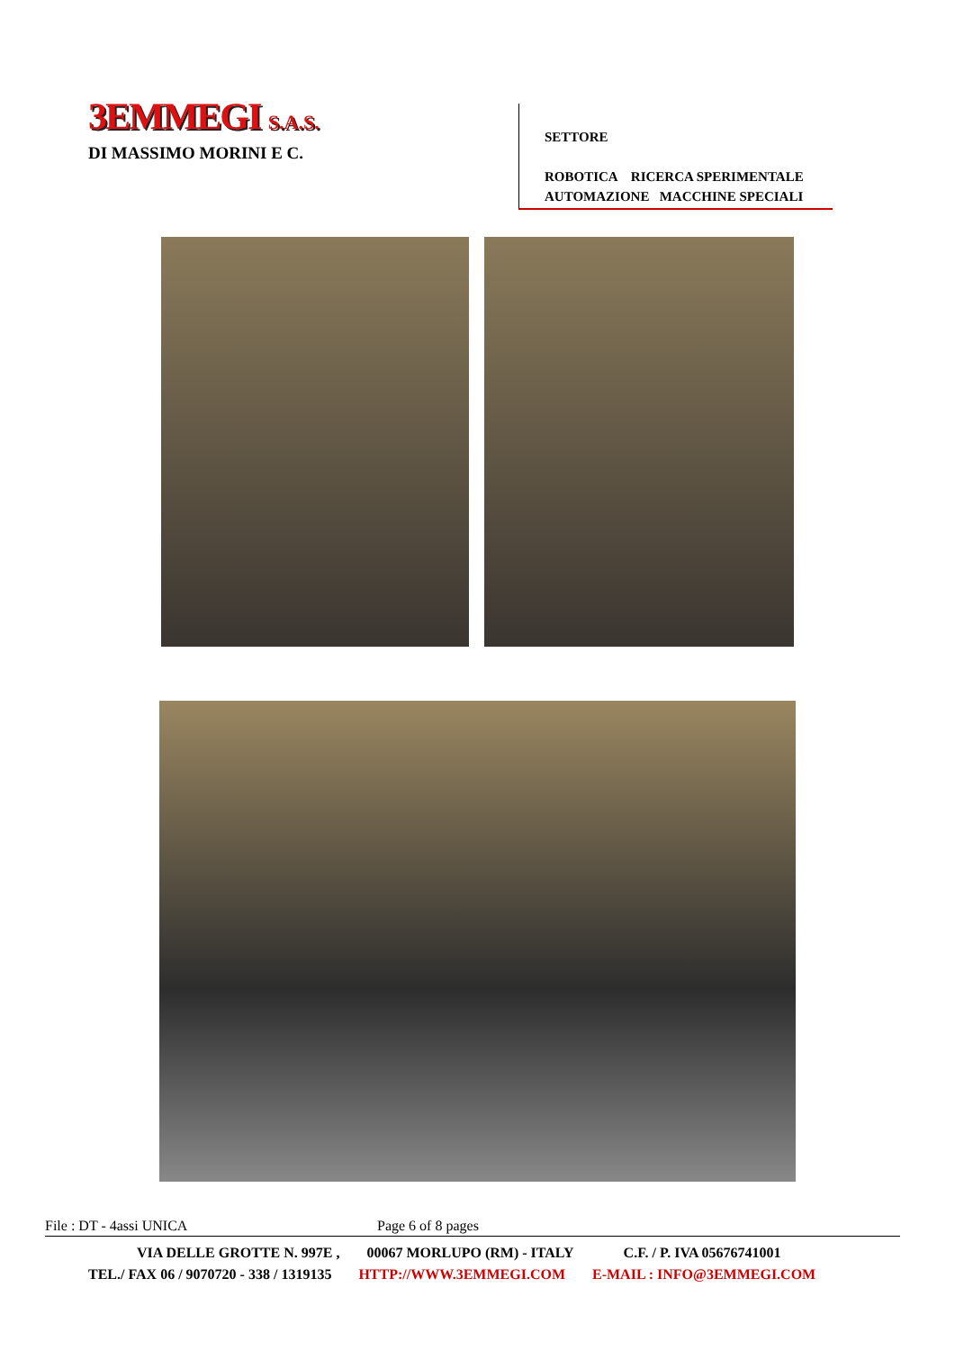3EMMEGI S.A.S.
DI MASSIMO MORINI E C.
SETTORE
ROBOTICA RICERCA SPERIMENTALE
AUTOMAZIONE MACCHINE SPECIALI
File : DT - 4assi UNICA Page 6 of 8 pages
VIA DELLE GROTTE N. 997E , 00067 MORLUPO (RM) - ITALY C.F. / P. IVA 05676741001
TEL./ FAX 06 / 9070720 - 338 / 1319135 HTTP://WWW.3EMMEGI.COM E-MAIL : INFO@3EMMEGI.COM